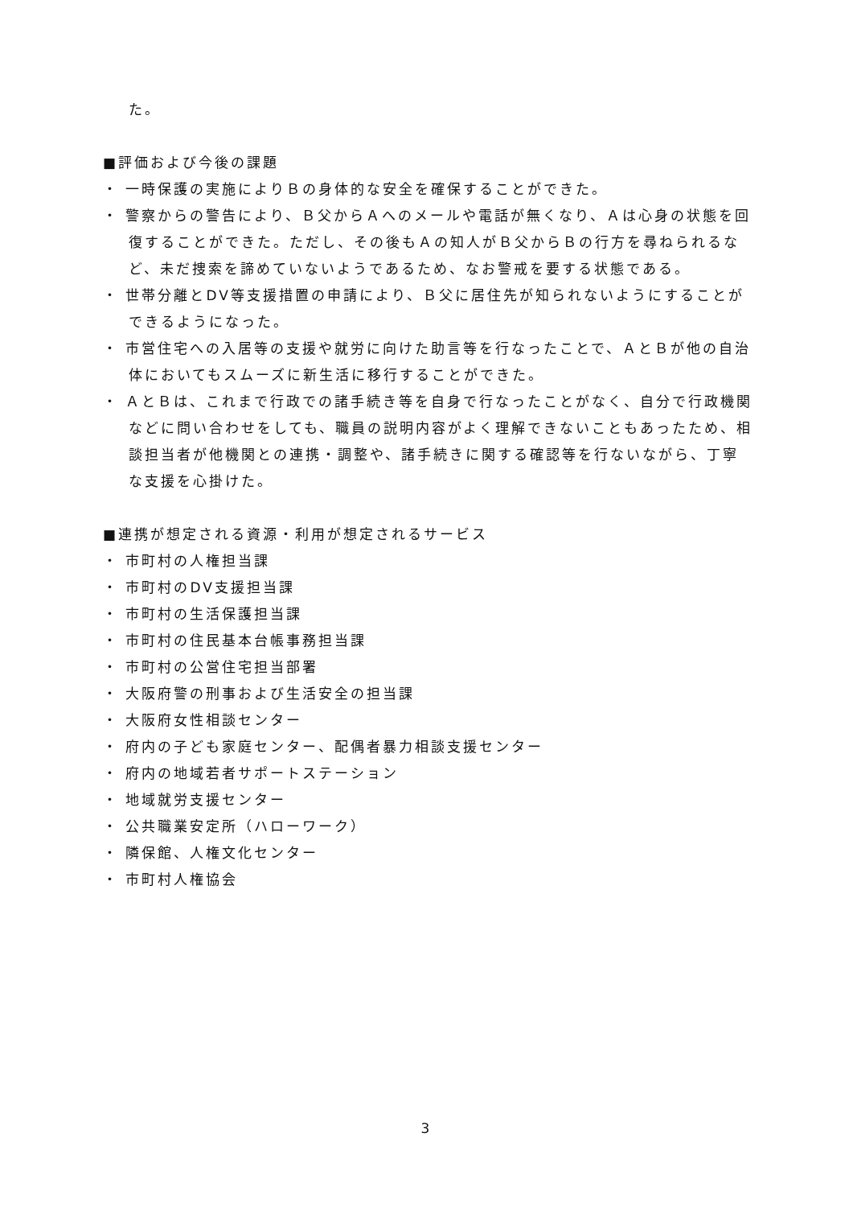た。
■評価および今後の課題
・ 一時保護の実施によりＢの身体的な安全を確保することができた。
・ 警察からの警告により、Ｂ父からＡへのメールや電話が無くなり、Ａは心身の状態を回復することができた。ただし、その後もＡの知人がＢ父からＢの行方を尋ねられるなど、未だ捜索を諦めていないようであるため、なお警戒を要する状態である。
・ 世帯分離とDV等支援措置の申請により、Ｂ父に居住先が知られないようにすることができるようになった。
・ 市営住宅への入居等の支援や就労に向けた助言等を行なったことで、ＡとＢが他の自治体においてもスムーズに新生活に移行することができた。
・ ＡとＢは、これまで行政での諸手続き等を自身で行なったことがなく、自分で行政機関などに問い合わせをしても、職員の説明内容がよく理解できないこともあったため、相談担当者が他機関との連携・調整や、諸手続きに関する確認等を行ないながら、丁寧な支援を心掛けた。
■連携が想定される資源・利用が想定されるサービス
・ 市町村の人権担当課
・ 市町村のDV支援担当課
・ 市町村の生活保護担当課
・ 市町村の住民基本台帳事務担当課
・ 市町村の公営住宅担当部署
・ 大阪府警の刑事および生活安全の担当課
・ 大阪府女性相談センター
・ 府内の子ども家庭センター、配偶者暴力相談支援センター
・ 府内の地域若者サポートステーション
・ 地域就労支援センター
・ 公共職業安定所（ハローワーク）
・ 隣保館、人権文化センター
・ 市町村人権協会
3